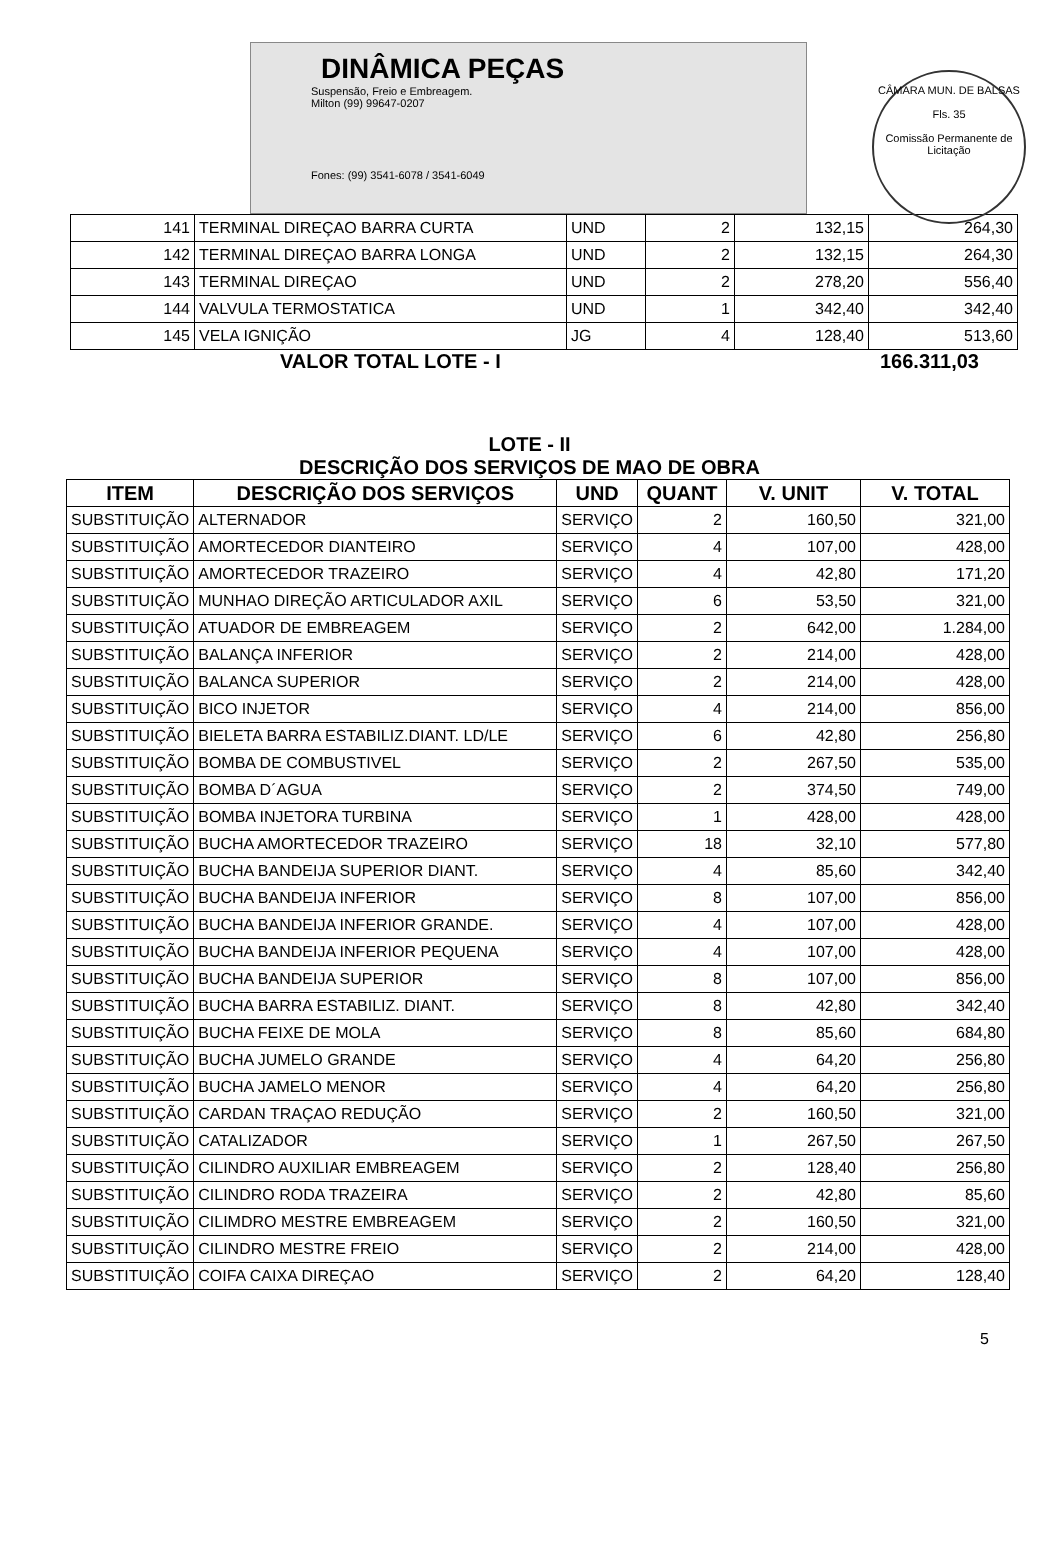DINÂMICA PEÇAS
Suspensão, Freio e Embreagem.
Milton (99) 99647-0207
Fones: (99) 3541-6078 / 3541-6049
CÂMARA MUN. DE BALSAS
Fls. 35
Comissão Permanente de Licitação
| 141 | TERMINAL DIREÇAO BARRA CURTA | UND | 2 | 132,15 | 264,30 |
| 142 | TERMINAL DIREÇAO BARRA LONGA | UND | 2 | 132,15 | 264,30 |
| 143 | TERMINAL DIREÇAO | UND | 2 | 278,20 | 556,40 |
| 144 | VALVULA TERMOSTATICA | UND | 1 | 342,40 | 342,40 |
| 145 | VELA IGNIÇÃO | JG | 4 | 128,40 | 513,60 |
VALOR TOTAL LOTE - I 166.311,03
LOTE - II
DESCRIÇÃO DOS SERVIÇOS DE MAO DE OBRA
| ITEM | DESCRIÇÃO DOS SERVIÇOS | UND | QUANT | V. UNIT | V. TOTAL |
| --- | --- | --- | --- | --- | --- |
| SUBSTITUIÇÃO | ALTERNADOR | SERVIÇO | 2 | 160,50 | 321,00 |
| SUBSTITUIÇÃO | AMORTECEDOR DIANTEIRO | SERVIÇO | 4 | 107,00 | 428,00 |
| SUBSTITUIÇÃO | AMORTECEDOR TRAZEIRO | SERVIÇO | 4 | 42,80 | 171,20 |
| SUBSTITUIÇÃO | MUNHAO DIREÇÃO ARTICULADOR AXIL | SERVIÇO | 6 | 53,50 | 321,00 |
| SUBSTITUIÇÃO | ATUADOR DE EMBREAGEM | SERVIÇO | 2 | 642,00 | 1.284,00 |
| SUBSTITUIÇÃO | BALANÇA INFERIOR | SERVIÇO | 2 | 214,00 | 428,00 |
| SUBSTITUIÇÃO | BALANCA SUPERIOR | SERVIÇO | 2 | 214,00 | 428,00 |
| SUBSTITUIÇÃO | BICO INJETOR | SERVIÇO | 4 | 214,00 | 856,00 |
| SUBSTITUIÇÃO | BIELETA BARRA ESTABILIZ.DIANT. LD/LE | SERVIÇO | 6 | 42,80 | 256,80 |
| SUBSTITUIÇÃO | BOMBA DE COMBUSTIVEL | SERVIÇO | 2 | 267,50 | 535,00 |
| SUBSTITUIÇÃO | BOMBA D´AGUA | SERVIÇO | 2 | 374,50 | 749,00 |
| SUBSTITUIÇÃO | BOMBA INJETORA TURBINA | SERVIÇO | 1 | 428,00 | 428,00 |
| SUBSTITUIÇÃO | BUCHA AMORTECEDOR TRAZEIRO | SERVIÇO | 18 | 32,10 | 577,80 |
| SUBSTITUIÇÃO | BUCHA BANDEIJA SUPERIOR DIANT. | SERVIÇO | 4 | 85,60 | 342,40 |
| SUBSTITUIÇÃO | BUCHA BANDEIJA INFERIOR | SERVIÇO | 8 | 107,00 | 856,00 |
| SUBSTITUIÇÃO | BUCHA BANDEIJA INFERIOR GRANDE. | SERVIÇO | 4 | 107,00 | 428,00 |
| SUBSTITUIÇÃO | BUCHA BANDEIJA INFERIOR PEQUENA | SERVIÇO | 4 | 107,00 | 428,00 |
| SUBSTITUIÇÃO | BUCHA BANDEIJA SUPERIOR | SERVIÇO | 8 | 107,00 | 856,00 |
| SUBSTITUIÇÃO | BUCHA BARRA ESTABILIZ. DIANT. | SERVIÇO | 8 | 42,80 | 342,40 |
| SUBSTITUIÇÃO | BUCHA FEIXE DE MOLA | SERVIÇO | 8 | 85,60 | 684,80 |
| SUBSTITUIÇÃO | BUCHA JUMELO GRANDE | SERVIÇO | 4 | 64,20 | 256,80 |
| SUBSTITUIÇÃO | BUCHA JAMELO MENOR | SERVIÇO | 4 | 64,20 | 256,80 |
| SUBSTITUIÇÃO | CARDAN TRAÇAO REDUÇÃO | SERVIÇO | 2 | 160,50 | 321,00 |
| SUBSTITUIÇÃO | CATALIZADOR | SERVIÇO | 1 | 267,50 | 267,50 |
| SUBSTITUIÇÃO | CILINDRO AUXILIAR EMBREAGEM | SERVIÇO | 2 | 128,40 | 256,80 |
| SUBSTITUIÇÃO | CILINDRO RODA TRAZEIRA | SERVIÇO | 2 | 42,80 | 85,60 |
| SUBSTITUIÇÃO | CILIMDRO MESTRE EMBREAGEM | SERVIÇO | 2 | 160,50 | 321,00 |
| SUBSTITUIÇÃO | CILINDRO MESTRE FREIO | SERVIÇO | 2 | 214,00 | 428,00 |
| SUBSTITUIÇÃO | COIFA CAIXA DIREÇAO | SERVIÇO | 2 | 64,20 | 128,40 |
5